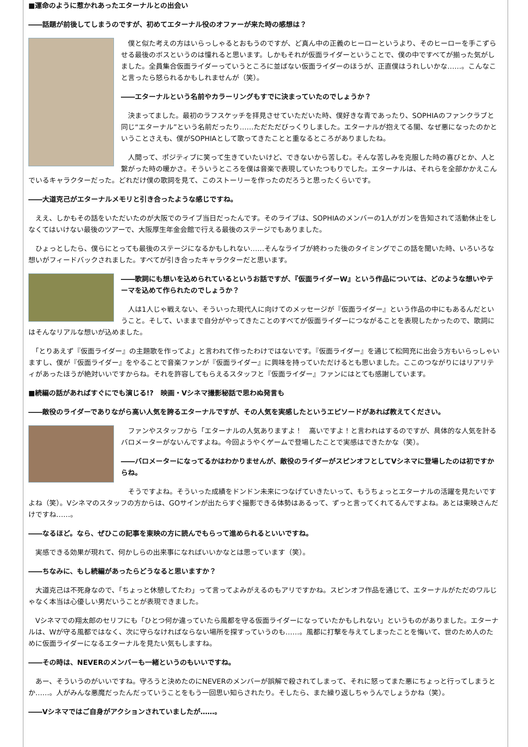■運命のように惹かれあったエターナルとの出会い
――話題が前後してしまうのですが、初めてエターナル役のオファーが来た時の感想は？
　僕と似た考えの方はいらっしゃるとおもうのですが、ど真ん中の正義のヒーローというより、そのヒーローを手こずらせる最後のボスというのは憧れると思います。しかもそれが仮面ライダーということで、僕の中ですべてが揃った気がしました。全員集合仮面ライダーっていうところに並ばない仮面ライダーのほうが、正直僕はうれしいかな……。こんなこと言ったら怒られるかもしれませんが（笑）。
――エターナルという名前やカラーリングもすでに決まっていたのでしょうか？
　決まってました。最初のラフスケッチを拝見させていただいた時、僕好きな青であったり、SOPHIAのファンクラブと同じ“エターナル”という名前だったり……ただただびっくりしました。エターナルが抱えてる闇、なぜ悪になったのかということさえも、僕がSOPHIAとして歌ってきたことと重なるところがありましたね。
　人間って、ポジティブに笑って生きていたいけど、できないから苦しむ。そんな苦しみを克服した時の喜びとか、人と繋がった時の暖かさ。そういうところを僕は音楽で表現していたつもりでした。エターナルは、それらを全部かかえこんでいるキャラクターだった。どれだけ僕の歌詞を見て、このストーリーを作ったのだろうと思ったくらいです。
――大道克己がエターナルメモリと引き合ったような感じですね。
　ええ、しかもその話をいただいたのが大阪でのライブ当日だったんです。そのライブは、SOPHIAのメンバーの1人がガンを告知されて活動休止をしなくてはいけない最後のツアーで、大阪厚生年金会館で行える最後のステージでもありました。
　ひょっとしたら、僕らにとっても最後のステージになるかもしれない……そんなライブが終わった後のタイミングでこの話を聞いた時、いろいろな想いがフィードバックされました。すべてが引き合ったキャラクターだと思います。
――歌詞にも想いを込められているというお話ですが、『仮面ライダーW』という作品については、どのような想いやテーマを込めて作られたのでしょうか？
　人は1人じゃ戦えない、そういった現代人に向けてのメッセージが『仮面ライダー』という作品の中にもあるんだということ。そして、いままで自分がやってきたことのすべてが仮面ライダーにつながることを表現したかったので、歌詞にはそんなリアルな想いが込めました。
　「とりあえず『仮面ライダー』の主題歌を作ってよ」と言われて作ったわけではないです。『仮面ライダー』を通じて松岡充に出会う方もいらっしゃいますし、僕が『仮面ライダー』をやることで音楽ファンが『仮面ライダー』に興味を持っていただけるとも思いました。ここのつながりにはリアリティがあったほうが絶対いいですからね。それを許容してもらえるスタッフと『仮面ライダー』ファンにはとても感謝しています。
■続編の話があればすぐにでも演じる!?　映画・Vシネマ撮影秘話で思わぬ発言も
――敵役のライダーでありながら高い人気を誇るエターナルですが、その人気を実感したというエピソードがあれば教えてください。
　ファンやスタッフから「エターナルの人気ありますよ！　高いですよ！と言われはするのですが、具体的な人気を計るバロメーターがないんですよね。今回ようやくゲームで登場したことで実感はできたかな（笑）。
――バロメーターになってるかはわかりませんが、敵役のライダーがスピンオフとしてVシネマに登場したのは初ですからね。
　そうですよね。そういった成績をドンドン未来につなげていきたいって、もうちょっとエターナルの活躍を見たいですよね（笑）。Vシネマのスタッフの方からは、GOサインが出たらすぐ撮影できる体勢はあるって、ずっと言ってくれてるんですよね。あとは東映さんだけですね……。
――なるほど。なら、ぜひこの記事を東映の方に読んでもらって進められるといいですね。
　実感できる効果が現れて、何かしらの出来事になればいいかなとは思っています（笑）。
――ちなみに、もし続編があったらどうなると思いますか？
　大道克己は不死身なので、「ちょっと休憩してたわ」って言ってよみがえるのもアリですかね。スピンオフ作品を通じて、エターナルがただのワルじゃなく本当は心優しい男だいうことが表現できました。
　Vシネマでの翔太郎のセリフにも「ひとつ何か違っていたら風都を守る仮面ライダーになっていたかもしれない」というものがありました。エターナルは、Wが守る風都ではなく、次に守らなければならない場所を探すっていうのも……。風都に打撃を与えてしまったことを悔いて、世のため人のために仮面ライダーになるエターナルを見たい気もしますね。
――その時は、NEVERのメンバーも一緒というのもいいですね。
　あー、そういうのがいいですね。守ろうと決めたのにNEVERのメンバーが誤解で殺されてしまって、それに怒ってまた悪にちょっと行ってしまうとか……。人がみんな悪魔だったんだっていうことをもう一回思い知らされたり。そしたら、また繰り返しちゃうんでしょうかね（笑）。
――Vシネマではご自身がアクションされていましたが……。